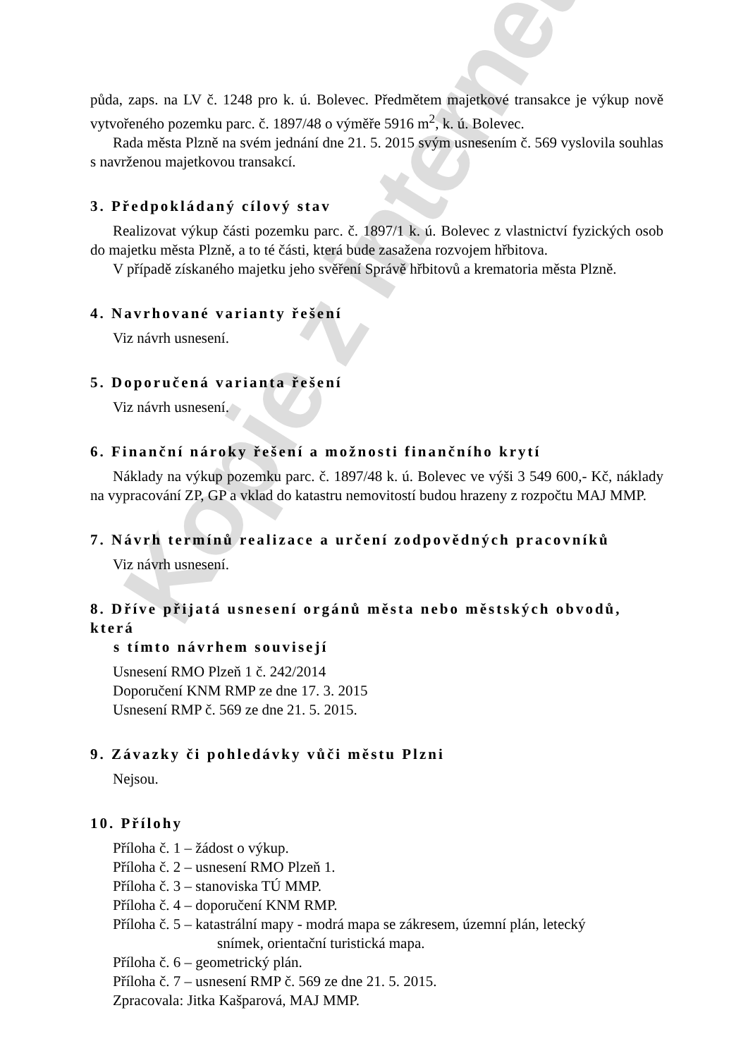Kopie z internetu
půda, zaps. na LV č. 1248 pro k. ú. Bolevec. Předmětem majetkové transakce je výkup nově vytvořeného pozemku parc. č. 1897/48 o výměře 5916 m<sup>2</sup>, k. ú. Bolevec.
Rada města Plzně na svém jednání dne 21. 5. 2015 svým usnesením č. 569 vyslovila souhlas s navrženou majetkovou transakcí.
3. Předpokládaný cílový stav
Realizovat výkup části pozemku parc. č. 1897/1 k. ú. Bolevec z vlastnictví fyzických osob do majetku města Plzně, a to té části, která bude zasažena rozvojem hřbitova.
V případě získaného majetku jeho svěření Správě hřbitovů a krematoria města Plzně.
4. Navrhované varianty řešení
Viz návrh usnesení.
5. Doporučená varianta řešení
Viz návrh usnesení.
6. Finanční nároky řešení a možnosti finančního krytí
Náklady na výkup pozemku parc. č. 1897/48 k. ú. Bolevec ve výši 3 549 600,- Kč, náklady na vypracování ZP, GP a vklad do katastru nemovitostí budou hrazeny z rozpočtu MAJ MMP.
7. Návrh termínů realizace a určení zodpovědných pracovníků
Viz návrh usnesení.
8. Dříve přijatá usnesení orgánů města nebo městských obvodů, která
s tímto návrhem souvisejí
Usnesení RMO Plzeň 1 č. 242/2014
Doporučení KNM RMP ze dne 17. 3. 2015
Usnesení RMP č. 569 ze dne 21. 5. 2015.
9. Závazky či pohledávky vůči městu Plzni
Nejsou.
10. Přílohy
Příloha č. 1 – žádost o výkup.
Příloha č. 2 – usnesení RMO Plzeň 1.
Příloha č. 3 – stanoviska TÚ MMP.
Příloha č. 4 – doporučení KNM RMP.
Příloha č. 5 – katastrální mapy - modrá mapa se zákresem, územní plán, letecký
snímek, orientační turistická mapa.
Příloha č. 6 – geometrický plán.
Příloha č. 7 – usnesení RMP č. 569 ze dne 21. 5. 2015.
Zpracovala: Jitka Kašparová, MAJ MMP.